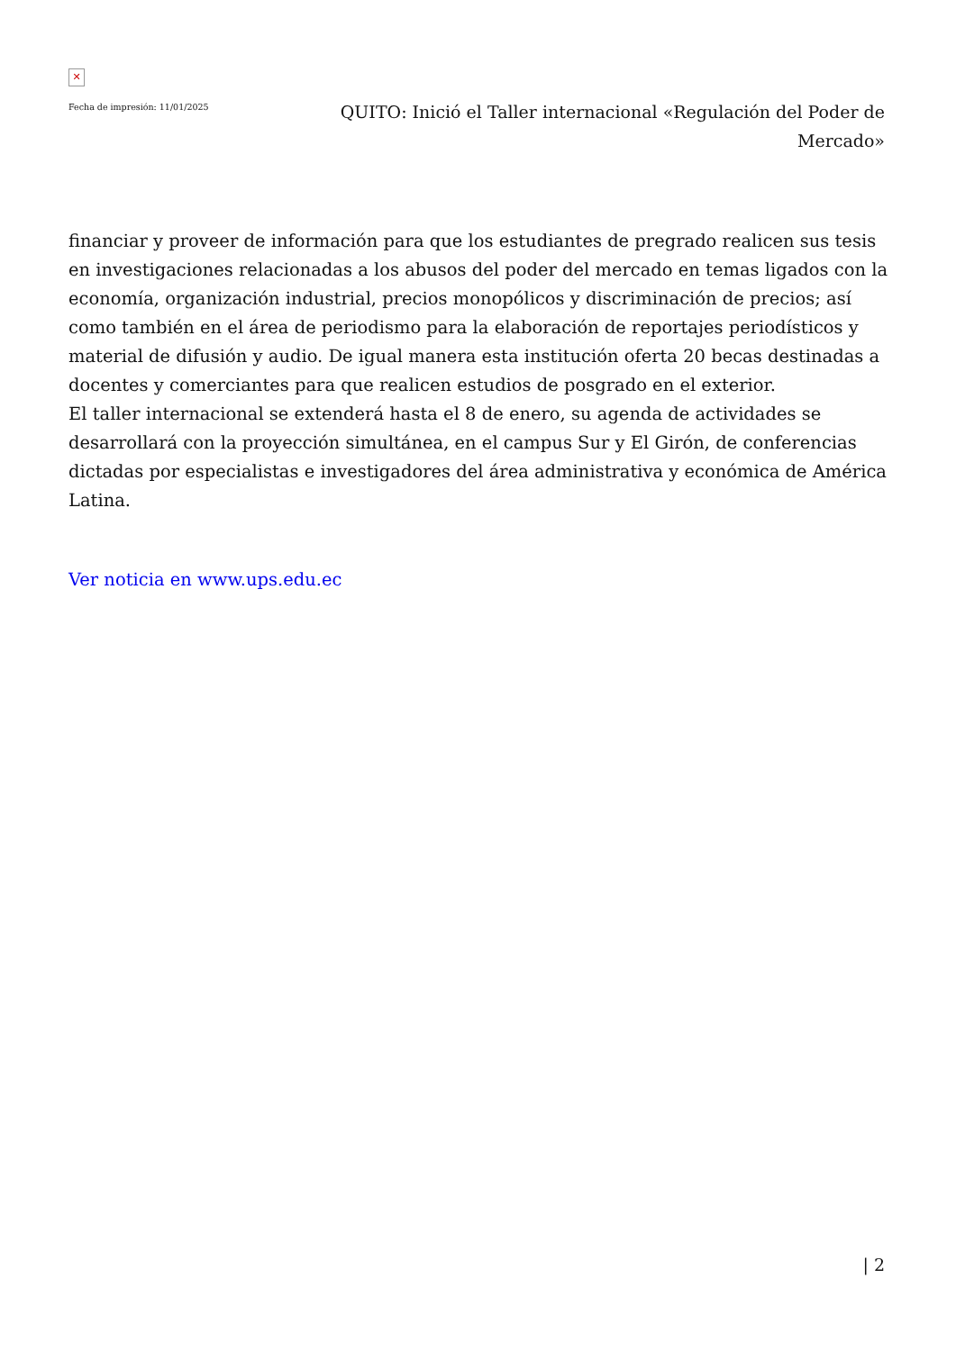✕
Fecha de impresión: 11/01/2025
QUITO: Inició el Taller internacional «Regulación del Poder de Mercado»
financiar y proveer de información para que los estudiantes de pregrado realicen sus tesis en investigaciones relacionadas a los abusos del poder del mercado en temas ligados con la economía, organización industrial, precios monopólicos y discriminación de precios; así como también en el área de periodismo para la elaboración de reportajes periodísticos y material de difusión y audio. De igual manera esta institución oferta 20 becas destinadas a docentes y comerciantes para que realicen estudios de posgrado en el exterior.
El taller internacional se extenderá hasta el 8 de enero, su agenda de actividades se desarrollará con la proyección simultánea, en el campus Sur y El Girón, de conferencias dictadas por especialistas e investigadores del área administrativa y económica de América Latina.
Ver noticia en www.ups.edu.ec
| 2